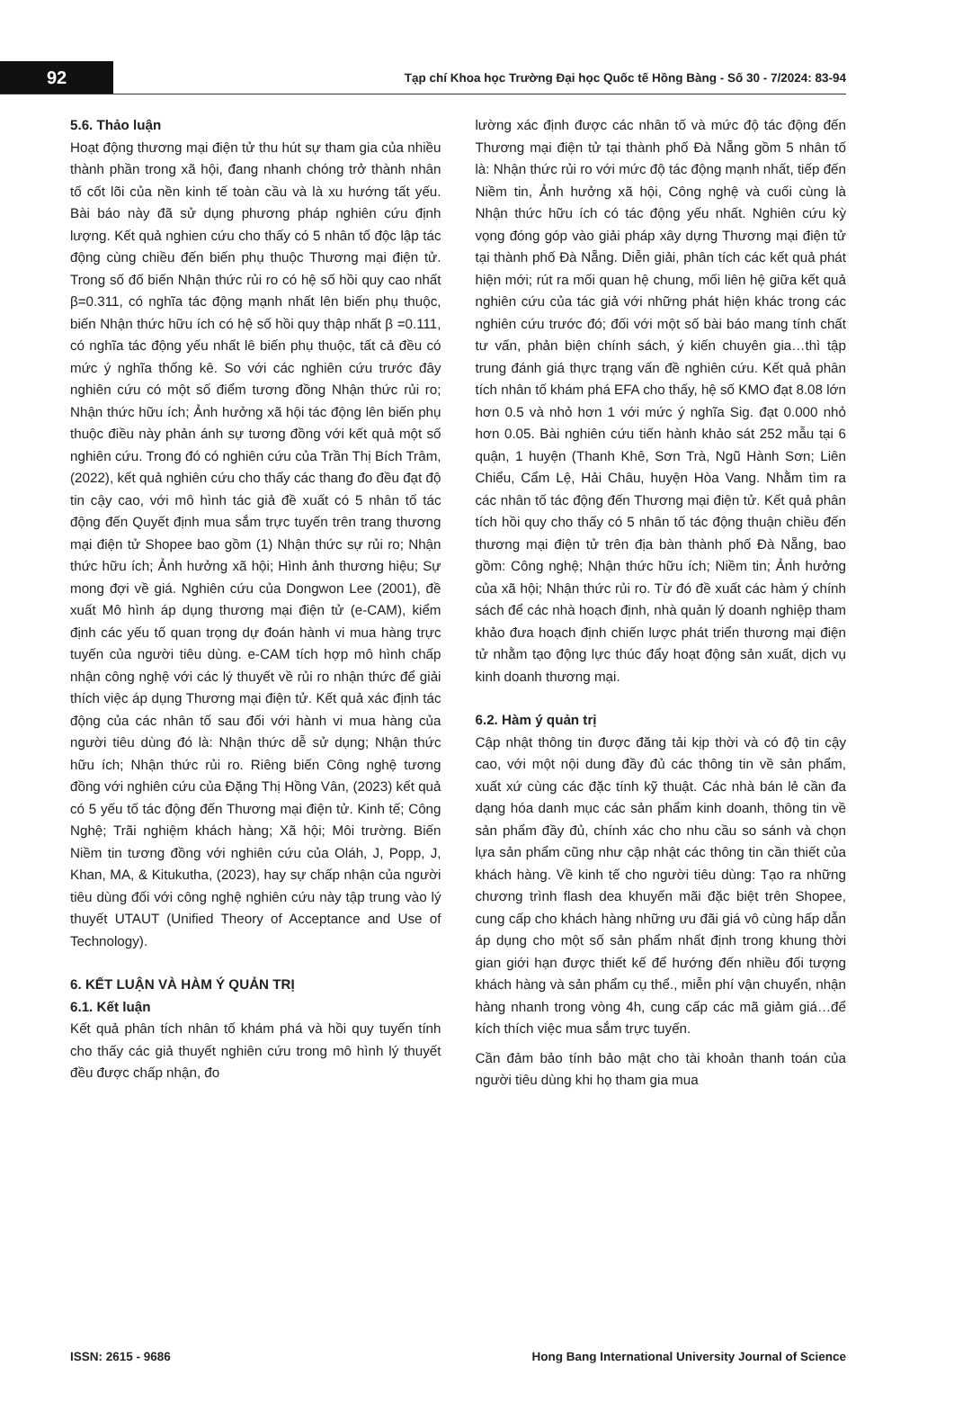92
Tạp chí Khoa học Trường Đại học Quốc tế Hồng Bàng - Số 30 - 7/2024: 83-94
5.6. Thảo luận
Hoạt động thương mại điện tử thu hút sự tham gia của nhiều thành phần trong xã hội, đang nhanh chóng trở thành nhân tố cốt lõi của nền kinh tế toàn cầu và là xu hướng tất yếu. Bài báo này đã sử dụng phương pháp nghiên cứu định lượng. Kết quả nghien cứu cho thấy có 5 nhân tố độc lập tác động cùng chiều đến biến phụ thuộc Thương mại điện tử. Trong số đố biến Nhận thức rủi ro có hệ số hồi quy cao nhất β=0.311, có nghĩa tác động mạnh nhất lên biến phụ thuộc, biến Nhận thức hữu ích có hệ số hồi quy thập nhất β =0.111, có nghĩa tác động yếu nhất lê biến phụ thuộc, tất cả đều có mức ý nghĩa thống kê. So với các nghiên cứu trước đây nghiên cứu có một số điểm tương đồng Nhận thức rủi ro; Nhận thức hữu ích; Ảnh hưởng xã hội tác động lên biến phụ thuộc điều này phản ánh sự tương đồng với kết quả một số nghiên cứu. Trong đó có nghiên cứu của Trần Thị Bích Trâm, (2022), kết quả nghiên cứu cho thấy các thang đo đều đạt độ tin cậy cao, với mô hình tác giả đề xuất có 5 nhân tố tác động đến Quyết định mua sắm trực tuyến trên trang thương mại điện tử Shopee bao gồm (1) Nhận thức sự rủi ro; Nhận thức hữu ích; Ảnh hưởng xã hội; Hình ảnh thương hiệu; Sự mong đợi về giá. Nghiên cứu của Dongwon Lee (2001), đề xuất Mô hình áp dụng thương mại điện tử (e-CAM), kiểm định các yếu tố quan trọng dự đoán hành vi mua hàng trực tuyến của người tiêu dùng. e-CAM tích hợp mô hình chấp nhận công nghệ với các lý thuyết về rủi ro nhận thức để giải thích việc áp dụng Thương mại điện tử. Kết quả xác định tác động của các nhân tố sau đối với hành vi mua hàng của người tiêu dùng đó là: Nhận thức dễ sử dụng; Nhận thức hữu ích; Nhận thức rủi ro. Riêng biến Công nghệ tương đồng với nghiên cứu của Đặng Thị Hồng Vân, (2023) kết quả có 5 yếu tố tác động đến Thương mại điện tử. Kinh tế; Công Nghệ; Trãi nghiệm khách hàng; Xã hội; Môi trường. Biến Niềm tin tương đồng với nghiên cứu của Oláh, J, Popp, J, Khan, MA, & Kitukutha, (2023), hay sự chấp nhận của người tiêu dùng đối với công nghệ nghiên cứu này tập trung vào lý thuyết UTAUT (Unified Theory of Acceptance and Use of Technology).
6. KẾT LUẬN VÀ HÀM Ý QUẢN TRỊ
6.1. Kết luận
Kết quả phân tích nhân tố khám phá và hồi quy tuyến tính cho thấy các giả thuyết nghiên cứu trong mô hình lý thuyết đều được chấp nhận, đo
lường xác định được các nhân tố và mức độ tác động đến Thương mại điện tử tại thành phố Đà Nẵng gồm 5 nhân tố là: Nhận thức rủi ro với mức độ tác động mạnh nhất, tiếp đến Niềm tin, Ảnh hưởng xã hội, Công nghệ và cuối cùng là Nhận thức hữu ích có tác động yếu nhất. Nghiên cứu kỳ vọng đóng góp vào giải pháp xây dựng Thương mại điện tử tại thành phố Đà Nẵng. Diễn giải, phân tích các kết quả phát hiện mới; rút ra mối quan hệ chung, mối liên hệ giữa kết quả nghiên cứu của tác giả với những phát hiện khác trong các nghiên cứu trước đó; đối với một số bài báo mang tính chất tư vấn, phản biện chính sách, ý kiến chuyên gia…thì tập trung đánh giá thực trạng vấn đề nghiên cứu. Kết quả phân tích nhân tố khám phá EFA cho thấy, hệ số KMO đạt 8.08 lớn hơn 0.5 và nhỏ hơn 1 với mức ý nghĩa Sig. đạt 0.000 nhỏ hơn 0.05. Bài nghiên cứu tiến hành khảo sát 252 mẫu tại 6 quận, 1 huyện (Thanh Khê, Sơn Trà, Ngũ Hành Sơn; Liên Chiểu, Cẩm Lệ, Hải Châu, huyện Hòa Vang. Nhằm tìm ra các nhân tố tác động đến Thương mại điện tử. Kết quả phân tích hồi quy cho thấy có 5 nhân tố tác động thuận chiều đến thương mại điện tử trên địa bàn thành phố Đà Nẵng, bao gồm: Công nghệ; Nhận thức hữu ích; Niềm tin; Ảnh hưởng của xã hội; Nhận thức rủi ro. Từ đó đề xuất các hàm ý chính sách để các nhà hoạch định, nhà quản lý doanh nghiệp tham khảo đưa hoạch định chiến lược phát triển thương mại điện tử nhằm tạo động lực thúc đẩy hoạt động sản xuất, dịch vụ kinh doanh thương mại.
6.2. Hàm ý quản trị
Cập nhật thông tin được đăng tải kịp thời và có độ tin cậy cao, với một nội dung đầy đủ các thông tin về sản phẩm, xuất xứ cùng các đặc tính kỹ thuật. Các nhà bán lẻ cần đa dạng hóa danh mục các sản phẩm kinh doanh, thông tin về sản phẩm đầy đủ, chính xác cho nhu cầu so sánh và chọn lựa sản phẩm cũng như cập nhật các thông tin cần thiết của khách hàng. Về kinh tế cho người tiêu dùng: Tạo ra những chương trình flash dea khuyến mãi đặc biệt trên Shopee, cung cấp cho khách hàng những ưu đãi giá vô cùng hấp dẫn áp dụng cho một số sản phẩm nhất định trong khung thời gian giới hạn được thiết kế để hướng đến nhiều đối tượng khách hàng và sản phẩm cụ thể., miễn phí vận chuyển, nhận hàng nhanh trong vòng 4h, cung cấp các mã giảm giá…để kích thích việc mua sắm trực tuyến.
Cần đảm bảo tính bảo mật cho tài khoản thanh toán của người tiêu dùng khi họ tham gia mua
ISSN: 2615 - 9686 Hong Bang International University Journal of Science